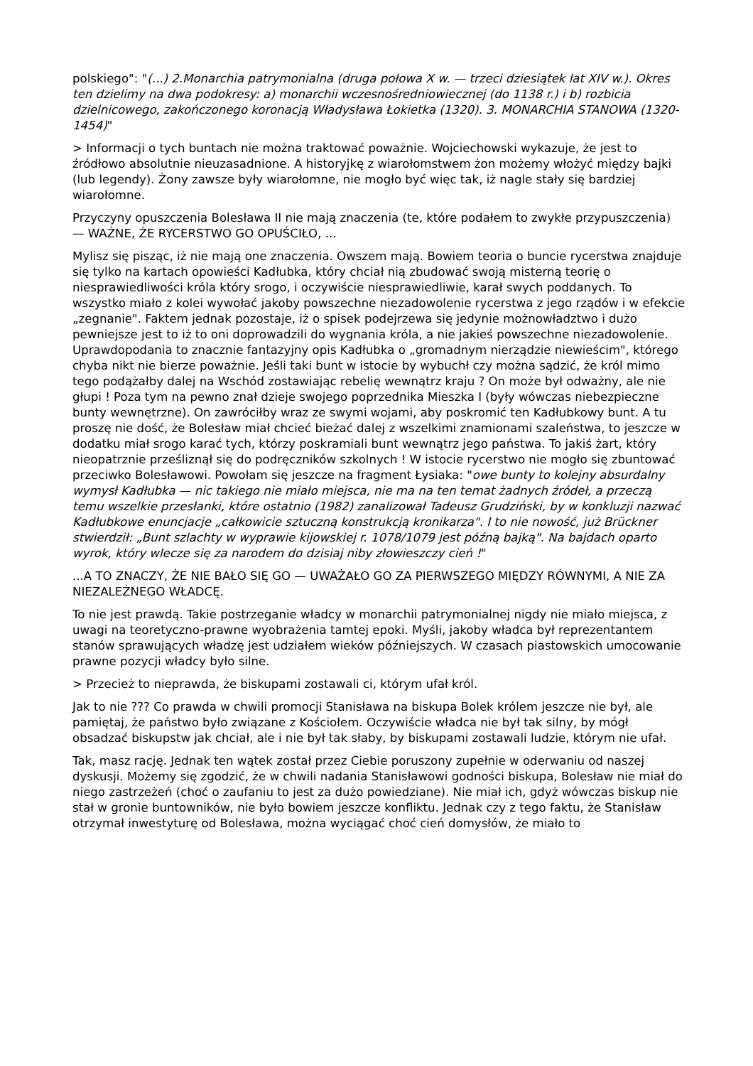polskiego": "(...) 2.Monarchia patrymonialna (druga połowa X w. — trzeci dziesiątek lat XIV w.). Okres ten dzielimy na dwa podokresy: a) monarchii wczesnośredniowiecznej (do 1138 r.) i b) rozbicia dzielnicowego, zakończonego koronacją Władysława Łokietka (1320). 3. MONARCHIA STANOWA (1320-1454)"
> Informacji o tych buntach nie można traktować poważnie. Wojciechowski wykazuje, że jest to źródłowo absolutnie nieuzasadnione. A historyjkę z wiarołomstwem żon możemy włożyć między bajki (lub legendy). Żony zawsze były wiarołomne, nie mogło być więc tak, iż nagle stały się bardziej wiarołomne.
Przyczyny opuszczenia Bolesława II nie mają znaczenia (te, które podałem to zwykłe przypuszczenia) — WAŻNE, ŻE RYCERSTWO GO OPUŚCIŁO, ...
Mylisz się pisząc, iż nie mają one znaczenia. Owszem mają. Bowiem teoria o buncie rycerstwa znajduje się tylko na kartach opowieści Kadłubka, który chciał nią zbudować swoją misterną teorię o niesprawiedliwości króla który srogo, i oczywiście niesprawiedliwie, karał swych poddanych. To wszystko miało z kolei wywołać jakoby powszechne niezadowolenie rycerstwa z jego rządów i w efekcie „zegnanie". Faktem jednak pozostaje, iż o spisek podejrzewa się jedynie możnowładztwo i dużo pewniejsze jest to iż to oni doprowadzili do wygnania króla, a nie jakieś powszechne niezadowolenie. Uprawdopodania to znacznie fantazyjny opis Kadłubka o „gromadnym nierządzie niewieścim", którego chyba nikt nie bierze poważnie. Jeśli taki bunt w istocie by wybuchł czy można sądzić, że król mimo tego podążałby dalej na Wschód zostawiając rebelię wewnątrz kraju ? On może był odważny, ale nie głupi ! Poza tym na pewno znał dzieje swojego poprzednika Mieszka I (były wówczas niebezpieczne bunty wewnętrzne). On zawróciłby wraz ze swymi wojami, aby poskromić ten Kadłubkowy bunt. A tu proszę nie dość, że Bolesław miał chcieć bieżać dalej z wszelkimi znamionami szaleństwa, to jeszcze w dodatku miał srogo karać tych, którzy poskramiali bunt wewnątrz jego państwa. To jakiś żart, który nieopatrznie prześliznął się do podręczników szkolnych ! W istocie rycerstwo nie mogło się zbuntować przeciwko Bolesławowi. Powołam się jeszcze na fragment Łysiaka: "owe bunty to kolejny absurdalny wymysł Kadłubka — nic takiego nie miało miejsca, nie ma na ten temat żadnych źródeł, a przeczą temu wszelkie przesłanki, które ostatnio (1982) zanalizował Tadeusz Grudziński, by w konkluzji nazwać Kadłubkowe enuncjacje „całkowicie sztuczną konstrukcją kronikarza". I to nie nowość, już Brückner stwierdził: „Bunt szlachty w wyprawie kijowskiej r. 1078/1079 jest późną bajką". Na bajdach oparto wyrok, który wlecze się za narodem do dzisiaj niby złowieszczy cień !"
...A TO ZNACZY, ŻE NIE BAŁO SIĘ GO — UWAŻAŁO GO ZA PIERWSZEGO MIĘDZY RÓWNYMI, A NIE ZA NIEZALEŻNEGO WŁADCĘ.
To nie jest prawdą. Takie postrzeganie władcy w monarchii patrymonialnej nigdy nie miało miejsca, z uwagi na teoretyczno-prawne wyobrażenia tamtej epoki. Myśli, jakoby władca był reprezentantem stanów sprawujących władzę jest udziałem wieków późniejszych. W czasach piastowskich umocowanie prawne pozycji władcy było silne.
> Przecież to nieprawda, że biskupami zostawali ci, którym ufał król.
Jak to nie ??? Co prawda w chwili promocji Stanisława na biskupa Bolek królem jeszcze nie był, ale pamiętaj, że państwo było związane z Kościołem. Oczywiście władca nie był tak silny, by mógł obsadzać biskupstw jak chciał, ale i nie był tak słaby, by biskupami zostawali ludzie, którym nie ufał.
Tak, masz rację. Jednak ten wątek został przez Ciebie poruszony zupełnie w oderwaniu od naszej dyskusji. Możemy się zgodzić, że w chwili nadania Stanisławowi godności biskupa, Bolesław nie miał do niego zastrzeżeń (choć o zaufaniu to jest za dużo powiedziane). Nie miał ich, gdyż wówczas biskup nie stał w gronie buntowników, nie było bowiem jeszcze konfliktu. Jednak czy z tego faktu, że Stanisław otrzymał inwestyturę od Bolesława, można wyciągać choć cień domysłów, że miało to